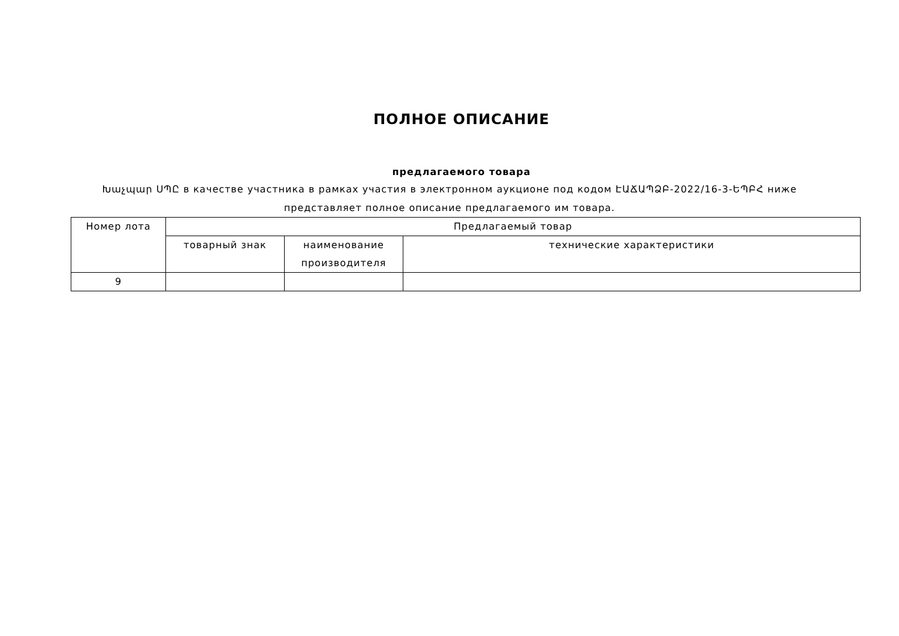ПОЛНОЕ ОПИСАНИЕ
предлагаемого товара
Խաչպար ՍՊԸ в качестве участника в рамках участия в электронном аукционе под кодом ԷԱՃԱՊՁԲ-2022/16-3-ԵՊԲՀ ниже представляет полное описание предлагаемого им товара.
| Номер лота | Предлагаемый товар | | |
| --- | --- | --- | --- |
| | товарный знак | наименование производителя | технические характеристики |
| 9 | | | |